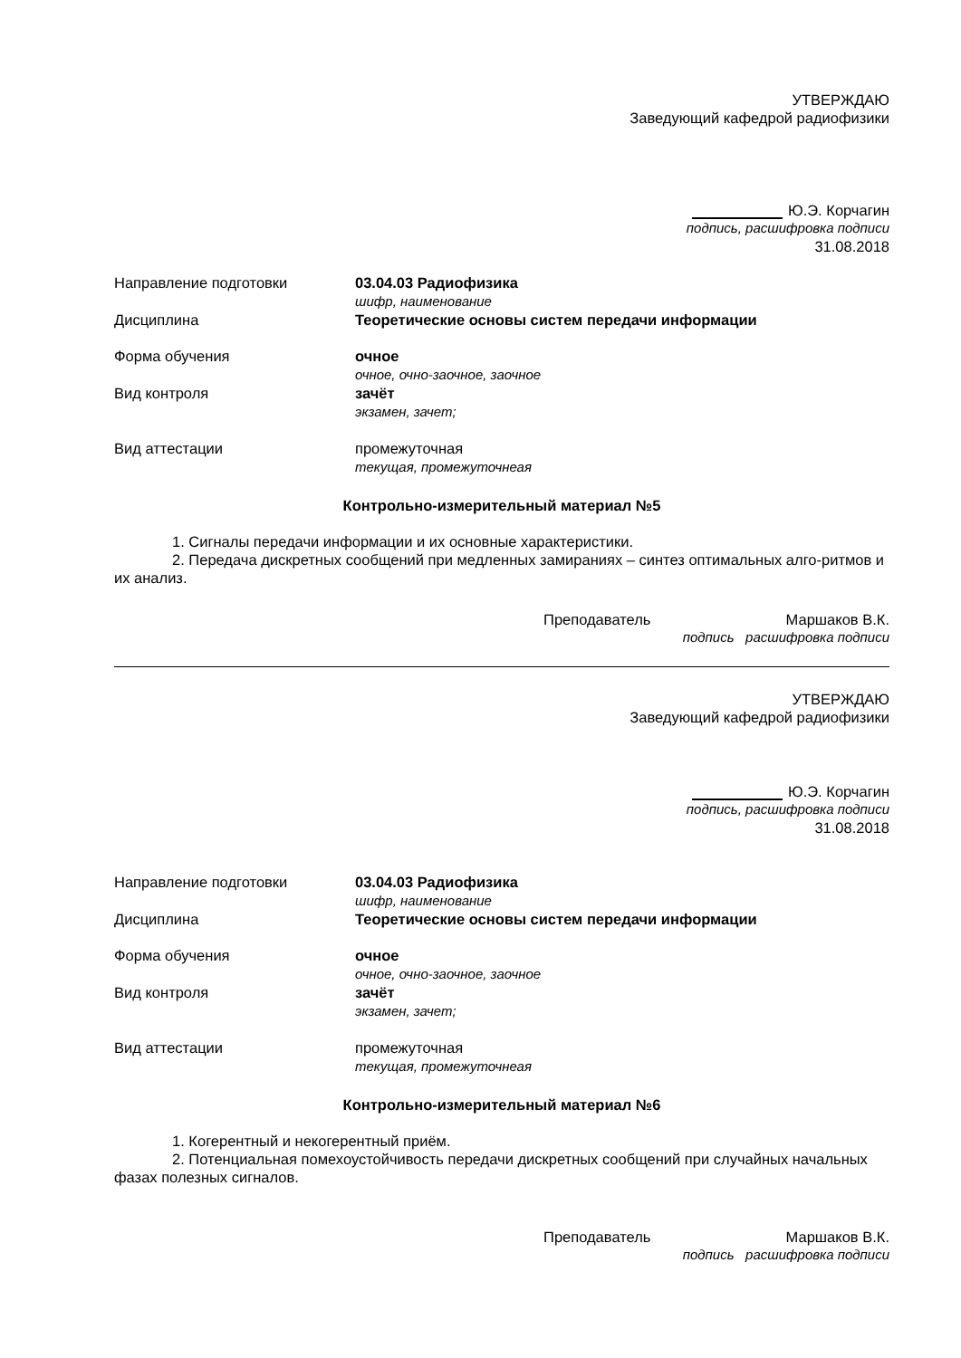УТВЕРЖДАЮ
Заведующий кафедрой радиофизики
Ю.Э. Корчагин
подпись, расшифровка подписи
31.08.2018
Направление подготовки 03.04.03 Радиофизика
шифр, наименование
Дисциплина Теоретические основы систем передачи информации
Форма обучения очное
очное, очно-заочное, заочное
Вид контроля зачёт
экзамен, зачет;
Вид аттестации промежуточная
текущая, промежуточнеая
Контрольно-измерительный материал №5
1. Сигналы передачи информации и их основные характеристики.
2. Передача дискретных сообщений при медленных замираниях – синтез оптимальных алго-ритмов и их анализ.
Преподаватель Маршаков В.К.
подпись расшифровка подписи
УТВЕРЖДАЮ
Заведующий кафедрой радиофизики
Ю.Э. Корчагин
подпись, расшифровка подписи
31.08.2018
Направление подготовки 03.04.03 Радиофизика
шифр, наименование
Дисциплина Теоретические основы систем передачи информации
Форма обучения очное
очное, очно-заочное, заочное
Вид контроля зачёт
экзамен, зачет;
Вид аттестации промежуточная
текущая, промежуточнеая
Контрольно-измерительный материал №6
1. Когерентный и некогерентный приём.
2. Потенциальная помехоустойчивость передачи дискретных сообщений при случайных начальных фазах полезных сигналов.
Преподаватель Маршаков В.К.
подпись расшифровка подписи